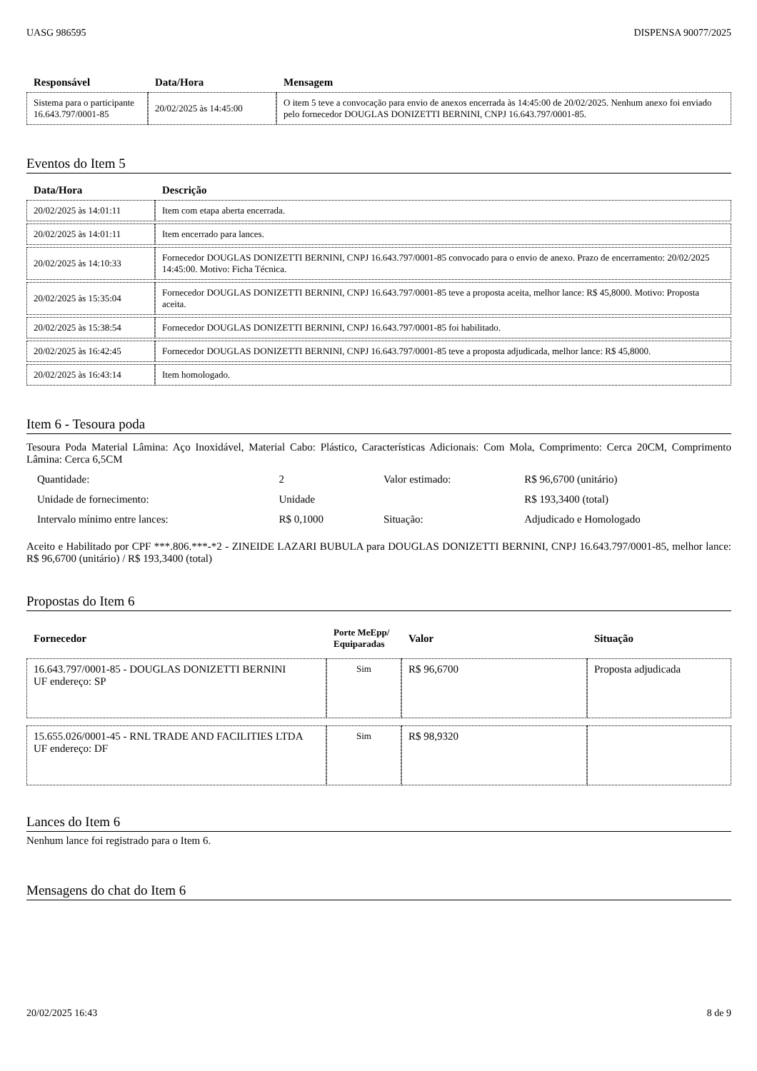UASG 986595 DISPENSA 90077/2025
| Responsável | Data/Hora | Mensagem |
| --- | --- | --- |
| Sistema para o participante 16.643.797/0001-85 | 20/02/2025 às 14:45:00 | O item 5 teve a convocação para envio de anexos encerrada às 14:45:00 de 20/02/2025. Nenhum anexo foi enviado pelo fornecedor DOUGLAS DONIZETTI BERNINI, CNPJ 16.643.797/0001-85. |
Eventos do Item 5
| Data/Hora | Descrição |
| --- | --- |
| 20/02/2025 às 14:01:11 | Item com etapa aberta encerrada. |
| 20/02/2025 às 14:01:11 | Item encerrado para lances. |
| 20/02/2025 às 14:10:33 | Fornecedor DOUGLAS DONIZETTI BERNINI, CNPJ 16.643.797/0001-85 convocado para o envio de anexo. Prazo de encerramento: 20/02/2025 14:45:00. Motivo: Ficha Técnica. |
| 20/02/2025 às 15:35:04 | Fornecedor DOUGLAS DONIZETTI BERNINI, CNPJ 16.643.797/0001-85 teve a proposta aceita, melhor lance: R$ 45,8000. Motivo: Proposta aceita. |
| 20/02/2025 às 15:38:54 | Fornecedor DOUGLAS DONIZETTI BERNINI, CNPJ 16.643.797/0001-85 foi habilitado. |
| 20/02/2025 às 16:42:45 | Fornecedor DOUGLAS DONIZETTI BERNINI, CNPJ 16.643.797/0001-85 teve a proposta adjudicada, melhor lance: R$ 45,8000. |
| 20/02/2025 às 16:43:14 | Item homologado. |
Item 6 - Tesoura poda
Tesoura Poda Material Lâmina: Aço Inoxidável, Material Cabo: Plástico, Características Adicionais: Com Mola, Comprimento: Cerca 20CM, Comprimento Lâmina: Cerca 6,5CM
| Quantidade: | 2 | Valor estimado: | R$ 96,6700 (unitário) |
| Unidade de fornecimento: | Unidade | | R$ 193,3400 (total) |
| Intervalo mínimo entre lances: | R$ 0,1000 | Situação: | Adjudicado e Homologado |
Aceito e Habilitado por CPF ***.806.***-*2 - ZINEIDE LAZARI BUBULA para DOUGLAS DONIZETTI BERNINI, CNPJ 16.643.797/0001-85, melhor lance: R$ 96,6700 (unitário) / R$ 193,3400 (total)
Propostas do Item 6
| Fornecedor | Porte MeEpp/ Equiparadas | Valor | Situação |
| --- | --- | --- | --- |
| 16.643.797/0001-85 - DOUGLAS DONIZETTI BERNINI UF endereço: SP | Sim | R$ 96,6700 | Proposta adjudicada |
| 15.655.026/0001-45 - RNL TRADE AND FACILITIES LTDA UF endereço: DF | Sim | R$ 98,9320 | |
Lances do Item 6
Nenhum lance foi registrado para o Item 6.
Mensagens do chat do Item 6
20/02/2025 16:43 8 de 9